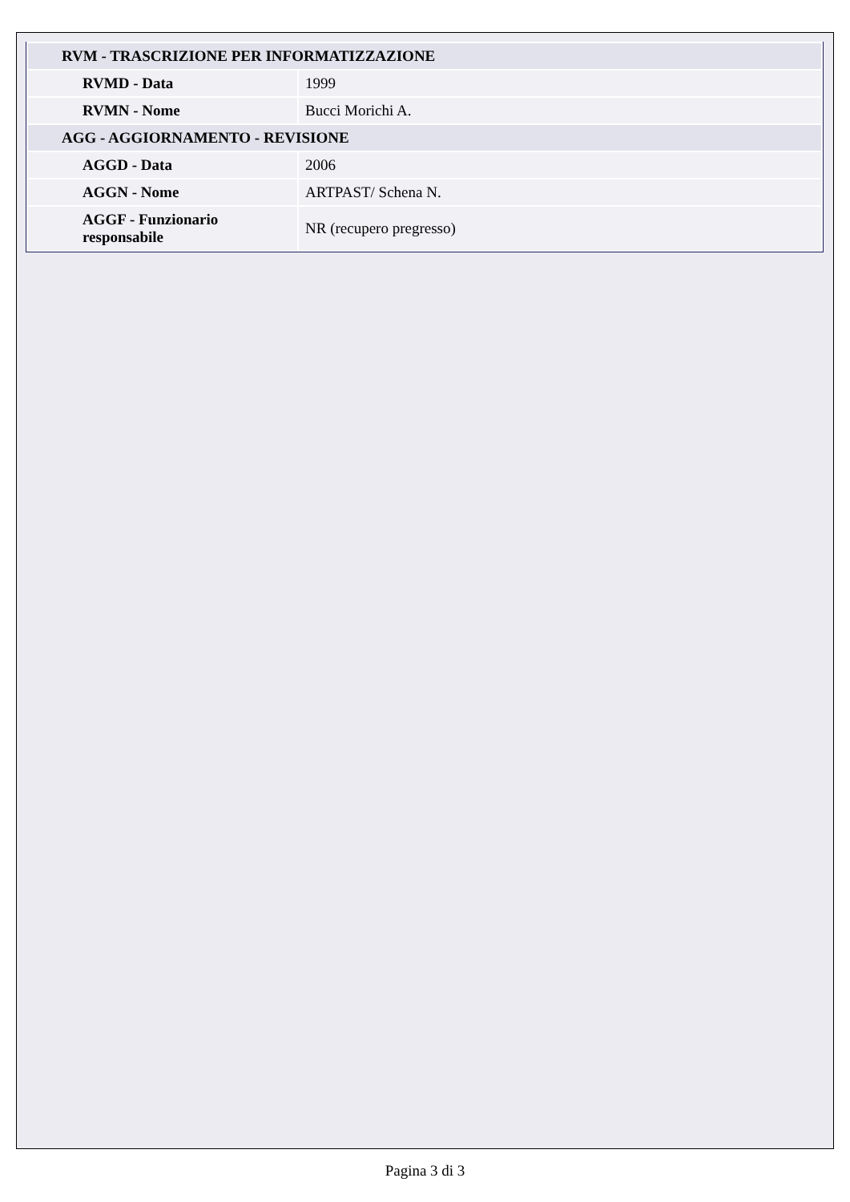| RVM - TRASCRIZIONE PER INFORMATIZZAZIONE | |
| RVMD - Data | 1999 |
| RVMN - Nome | Bucci Morichi A. |
| AGG - AGGIORNAMENTO - REVISIONE | |
| AGGD - Data | 2006 |
| AGGN - Nome | ARTPAST/ Schena N. |
| AGGF - Funzionario responsabile | NR (recupero pregresso) |
Pagina 3 di 3